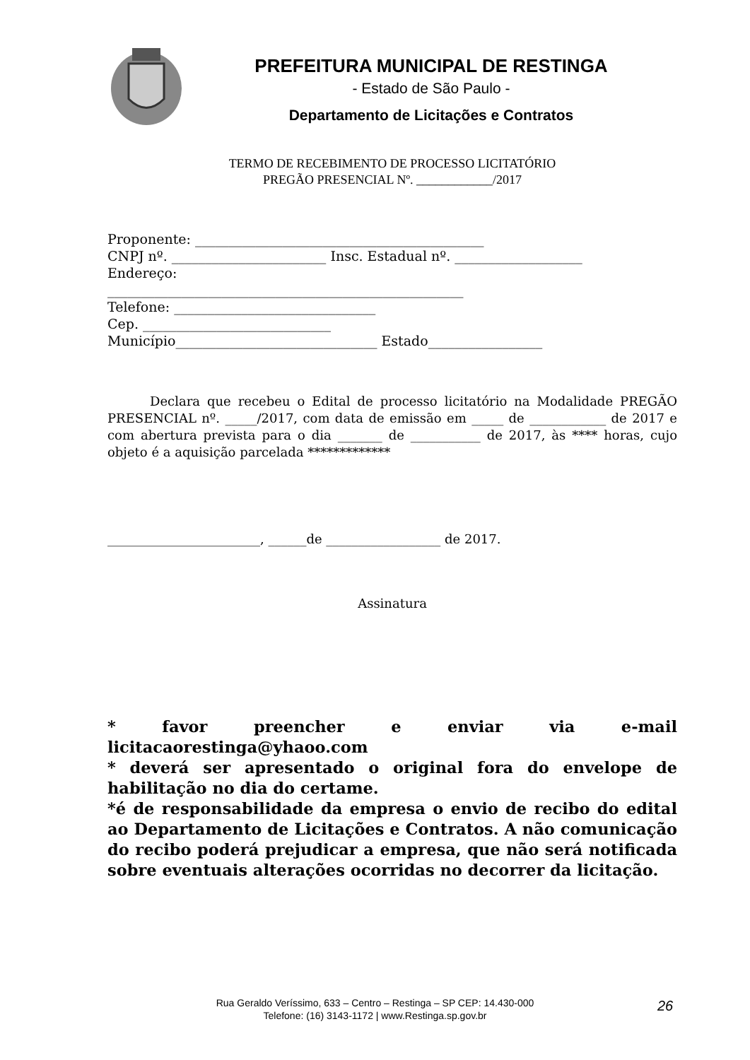PREFEITURA MUNICIPAL DE RESTINGA
- Estado de São Paulo -
Departamento de Licitações e Contratos
TERMO DE RECEBIMENTO DE PROCESSO LICITATÓRIO
PREGÃO PRESENCIAL Nº. ____________/2017
Proponente: ___________________________________________
CNPJ nº. _______________________ Insc. Estadual nº. ___________________
Endereço:
_____________________________________________________
Telefone: ______________________________
Cep. ____________________________
Município______________________________ Estado_________________
Declara que recebeu o Edital de processo licitatório na Modalidade PREGÃO PRESENCIAL nº. _____/2017, com data de emissão em _____ de ____________ de 2017 e com abertura prevista para o dia _______ de ___________ de 2017, às **** horas, cujo objeto é a aquisição parcelada *************
________________________, ______de __________________ de 2017.
Assinatura
* favor preencher e enviar via e-mail licitacaorestinga@yhaoo.com
* deverá ser apresentado o original fora do envelope de habilitação no dia do certame.
*é de responsabilidade da empresa o envio de recibo do edital ao Departamento de Licitações e Contratos. A não comunicação do recibo poderá prejudicar a empresa, que não será notificada sobre eventuais alterações ocorridas no decorrer da licitação.
Rua Geraldo Veríssimo, 633 – Centro – Restinga – SP CEP: 14.430-000
Telefone: (16) 3143-1172 | www.Restinga.sp.gov.br
26